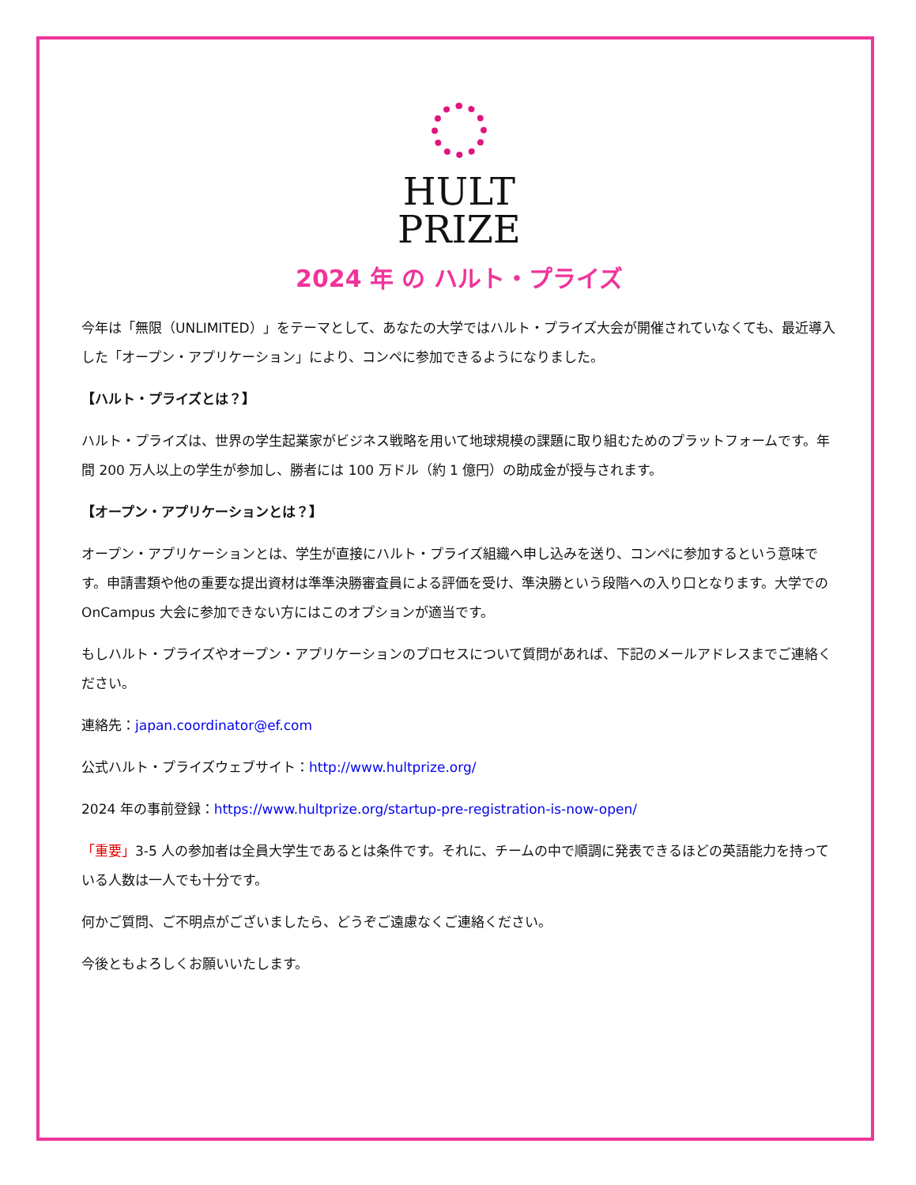HULT
PRIZE
2024 年 の ハルト・プライズ
今年は「無限（UNLIMITED）」をテーマとして、あなたの大学ではハルト・プライズ大会が開催されていなくても、最近導入した「オープン・アプリケーション」により、コンペに参加できるようになりました。
【ハルト・プライズとは？】
ハルト・プライズは、世界の学生起業家がビジネス戦略を用いて地球規模の課題に取り組むためのプラットフォームです。年間 200 万人以上の学生が参加し、勝者には 100 万ドル（約 1 億円）の助成金が授与されます。
【オープン・アプリケーションとは？】
オープン・アプリケーションとは、学生が直接にハルト・プライズ組織へ申し込みを送り、コンペに参加するという意味です。申請書類や他の重要な提出資材は準準決勝審査員による評価を受け、準決勝という段階への入り口となります。大学での OnCampus 大会に参加できない方にはこのオプションが適当です。
もしハルト・プライズやオープン・アプリケーションのプロセスについて質問があれば、下記のメールアドレスまでご連絡ください。
連絡先：japan.coordinator@ef.com
公式ハルト・プライズウェブサイト：http://www.hultprize.org/
2024 年の事前登録：https://www.hultprize.org/startup-pre-registration-is-now-open/
「重要」3-5 人の参加者は全員大学生であるとは条件です。それに、チームの中で順調に発表できるほどの英語能力を持っている人数は一人でも十分です。
何かご質問、ご不明点がございましたら、どうぞご遠慮なくご連絡ください。
今後ともよろしくお願いいたします。